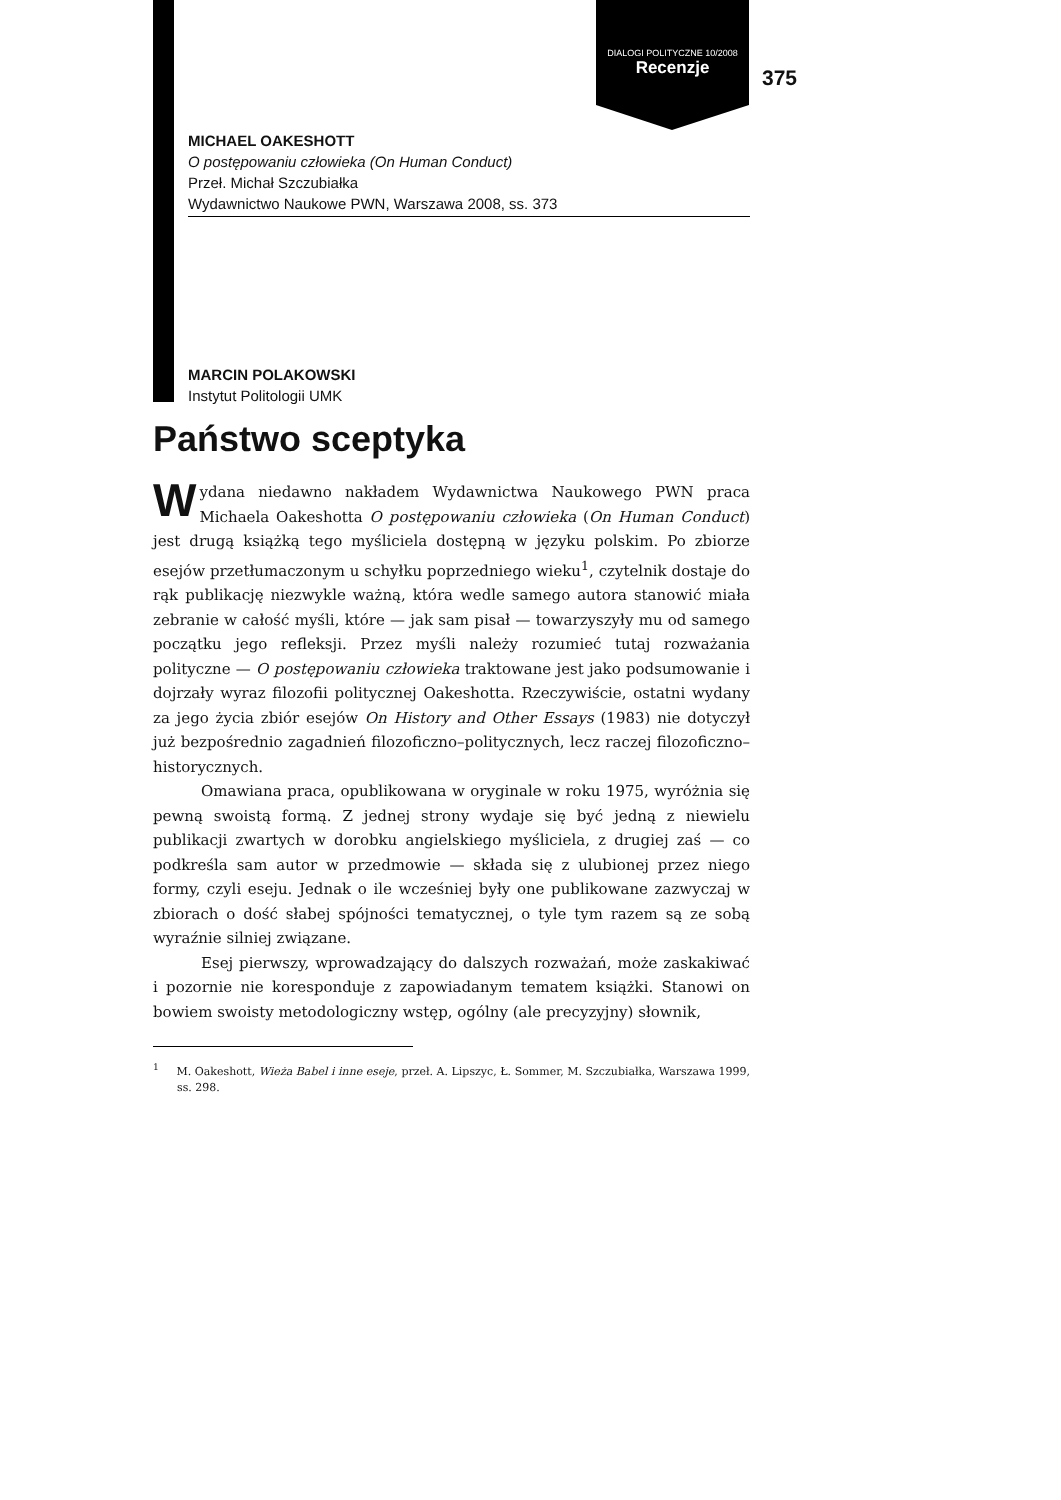DIALOGI POLITYCZNE 10/2008
Recenzje
375
MICHAEL OAKESHOTT
O postępowaniu człowieka (On Human Conduct)
Przeł. Michał Szczubiałka
Wydawnictwo Naukowe PWN, Warszawa 2008, ss. 373
MARCIN POLAKOWSKI
Instytut Politologii UMK
Państwo sceptyka
Wydana niedawno nakładem Wydawnictwa Naukowego PWN praca Michaela Oakeshotta O postępowaniu człowieka (On Human Conduct) jest drugą książką tego myśliciela dostępną w języku polskim. Po zbiorze esejów przetłumaczonym u schyłku poprzedniego wieku<sup>1</sup>, czytelnik dostaje do rąk publikację niezwykle ważną, która wedle samego autora stanowić miała zebranie w całość myśli, które — jak sam pisał — towarzyszyły mu od samego początku jego refleksji. Przez myśli należy rozumieć tutaj rozważania polityczne — O postępowaniu człowieka traktowane jest jako podsumowanie i dojrzały wyraz filozofii politycznej Oakeshotta. Rzeczywiście, ostatni wydany za jego życia zbiór esejów On History and Other Essays (1983) nie dotyczył już bezpośrednio zagadnień filozoficzno–politycznych, lecz raczej filozoficzno–historycznych.
Omawiana praca, opublikowana w oryginale w roku 1975, wyróżnia się pewną swoistą formą. Z jednej strony wydaje się być jedną z niewielu publikacji zwartych w dorobku angielskiego myśliciela, z drugiej zaś — co podkreśla sam autor w przedmowie — składa się z ulubionej przez niego formy, czyli eseju. Jednak o ile wcześniej były one publikowane zazwyczaj w zbiorach o dość słabej spójności tematycznej, o tyle tym razem są ze sobą wyraźnie silniej związane.
Esej pierwszy, wprowadzający do dalszych rozważań, może zaskakiwać i pozornie nie koresponduje z zapowiadanym tematem książki. Stanowi on bowiem swoisty metodologiczny wstęp, ogólny (ale precyzyjny) słownik,
<sup>1</sup> M. Oakeshott, Wieża Babel i inne eseje, przeł. A. Lipszyc, Ł. Sommer, M. Szczubiałka, Warszawa 1999, ss. 298.